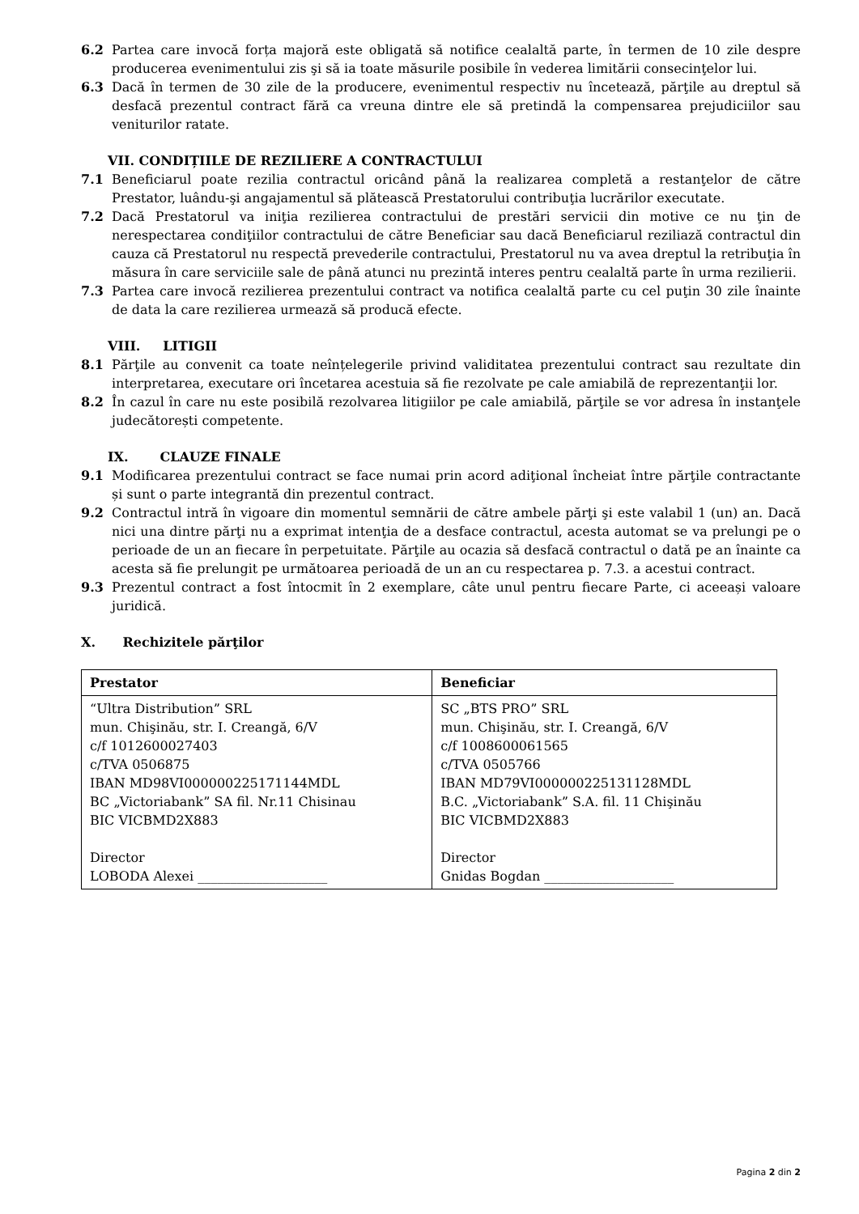6.2 Partea care invocă forța majoră este obligată să notifice cealaltă parte, în termen de 10 zile despre producerea evenimentului zis şi să ia toate măsurile posibile în vederea limitării consecinţelor lui.
6.3 Dacă în termen de 30 zile de la producere, evenimentul respectiv nu încetează, părţile au dreptul să desfacă prezentul contract fără ca vreuna dintre ele să pretindă la compensarea prejudiciilor sau veniturilor ratate.
VII. CONDIȚIILE DE REZILIERE A CONTRACTULUI
7.1 Beneficiarul poate rezilia contractul oricând până la realizarea completă a restanţelor de către Prestator, luându-şi angajamentul să plătească Prestatorului contribuţia lucrărilor executate.
7.2 Dacă Prestatorul va iniţia rezilierea contractului de prestări servicii din motive ce nu ţin de nerespectarea condiţiilor contractului de către Beneficiar sau dacă Beneficiarul reziliază contractul din cauza că Prestatorul nu respectă prevederile contractului, Prestatorul nu va avea dreptul la retribuţia în măsura în care serviciile sale de până atunci nu prezintă interes pentru cealaltă parte în urma rezilierii.
7.3 Partea care invocă rezilierea prezentului contract va notifica cealaltă parte cu cel puţin 30 zile înainte de data la care rezilierea urmează să producă efecte.
VIII. LITIGII
8.1 Părţile au convenit ca toate neînțelegerile privind validitatea prezentului contract sau rezultate din interpretarea, executare ori încetarea acestuia să fie rezolvate pe cale amiabilă de reprezentanţii lor.
8.2 În cazul în care nu este posibilă rezolvarea litigiilor pe cale amiabilă, părţile se vor adresa în instanţele judecătorești competente.
IX. CLAUZE FINALE
9.1 Modificarea prezentului contract se face numai prin acord adiţional încheiat între părţile contractante și sunt o parte integrantă din prezentul contract.
9.2 Contractul intră în vigoare din momentul semnării de către ambele părţi şi este valabil 1 (un) an. Dacă nici una dintre părţi nu a exprimat intenţia de a desface contractul, acesta automat se va prelungi pe o perioade de un an fiecare în perpetuitate. Părţile au ocazia să desfacă contractul o dată pe an înainte ca acesta să fie prelungit pe următoarea perioadă de un an cu respectarea p. 7.3. a acestui contract.
9.3 Prezentul contract a fost întocmit în 2 exemplare, câte unul pentru fiecare Parte, ci aceeași valoare juridică.
X. Rechizitele părţilor
| Prestator | Beneficiar |
| --- | --- |
| “Ultra Distribution” SRL mun. Chişinău, str. I. Creangă, 6/V c/f 1012600027403 c/TVA 0506875 IBAN MD98VI000000225171144MDL BC „Victoriabank” SA fil. Nr.11 Chisinau BIC VICBMD2X883 Director LOBODA Alexei ____________________ | SC „BTS PRO” SRL mun. Chişinău, str. I. Creangă, 6/V c/f 1008600061565 c/TVA 0505766 IBAN MD79VI000000225131128MDL B.C. „Victoriabank” S.A. fil. 11 Chişinău BIC VICBMD2X883 Director Gnidas Bogdan ____________________ |
Pagina 2 din 2